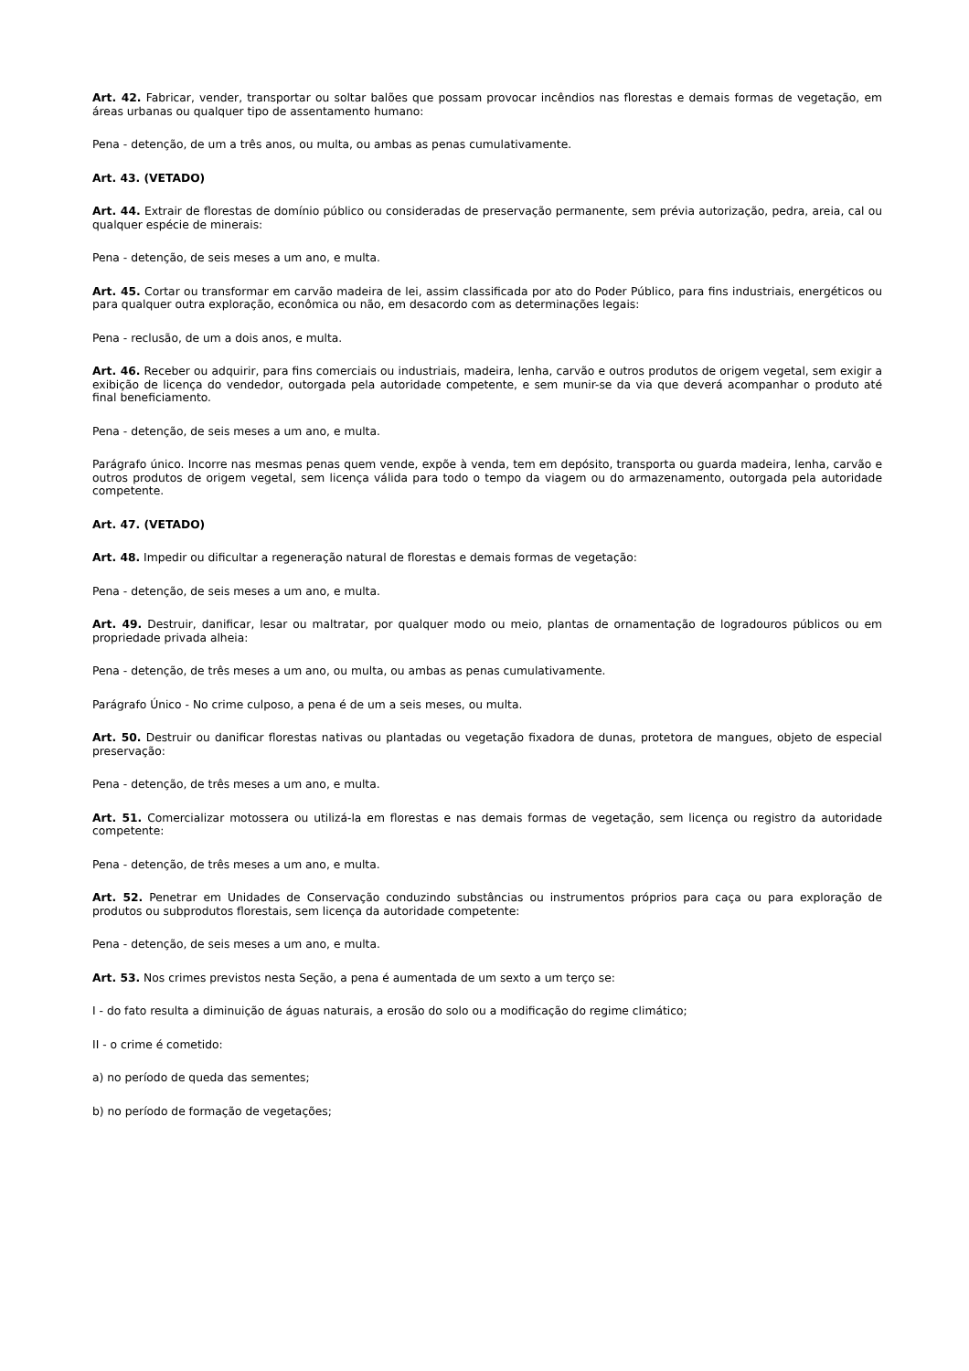Art. 42. Fabricar, vender, transportar ou soltar balões que possam provocar incêndios nas florestas e demais formas de vegetação, em áreas urbanas ou qualquer tipo de assentamento humano:
Pena - detenção, de um a três anos, ou multa, ou ambas as penas cumulativamente.
Art. 43. (VETADO)
Art. 44. Extrair de florestas de domínio público ou consideradas de preservação permanente, sem prévia autorização, pedra, areia, cal ou qualquer espécie de minerais:
Pena - detenção, de seis meses a um ano, e multa.
Art. 45. Cortar ou transformar em carvão madeira de lei, assim classificada por ato do Poder Público, para fins industriais, energéticos ou para qualquer outra exploração, econômica ou não, em desacordo com as determinações legais:
Pena - reclusão, de um a dois anos, e multa.
Art. 46. Receber ou adquirir, para fins comerciais ou industriais, madeira, lenha, carvão e outros produtos de origem vegetal, sem exigir a exibição de licença do vendedor, outorgada pela autoridade competente, e sem munir-se da via que deverá acompanhar o produto até final beneficiamento.
Pena - detenção, de seis meses a um ano, e multa.
Parágrafo único. Incorre nas mesmas penas quem vende, expõe à venda, tem em depósito, transporta ou guarda madeira, lenha, carvão e outros produtos de origem vegetal, sem licença válida para todo o tempo da viagem ou do armazenamento, outorgada pela autoridade competente.
Art. 47. (VETADO)
Art. 48. Impedir ou dificultar a regeneração natural de florestas e demais formas de vegetação:
Pena - detenção, de seis meses a um ano, e multa.
Art. 49. Destruir, danificar, lesar ou maltratar, por qualquer modo ou meio, plantas de ornamentação de logradouros públicos ou em propriedade privada alheia:
Pena - detenção, de três meses a um ano, ou multa, ou ambas as penas cumulativamente.
Parágrafo Único - No crime culposo, a pena é de um a seis meses, ou multa.
Art. 50. Destruir ou danificar florestas nativas ou plantadas ou vegetação fixadora de dunas, protetora de mangues, objeto de especial preservação:
Pena - detenção, de três meses a um ano, e multa.
Art. 51. Comercializar motossera ou utilizá-la em florestas e nas demais formas de vegetação, sem licença ou registro da autoridade competente:
Pena - detenção, de três meses a um ano, e multa.
Art. 52. Penetrar em Unidades de Conservação conduzindo substâncias ou instrumentos próprios para caça ou para exploração de produtos ou subprodutos florestais, sem licença da autoridade competente:
Pena - detenção, de seis meses a um ano, e multa.
Art. 53. Nos crimes previstos nesta Seção, a pena é aumentada de um sexto a um terço se:
I - do fato resulta a diminuição de águas naturais, a erosão do solo ou a modificação do regime climático;
II - o crime é cometido:
a) no período de queda das sementes;
b) no período de formação de vegetações;